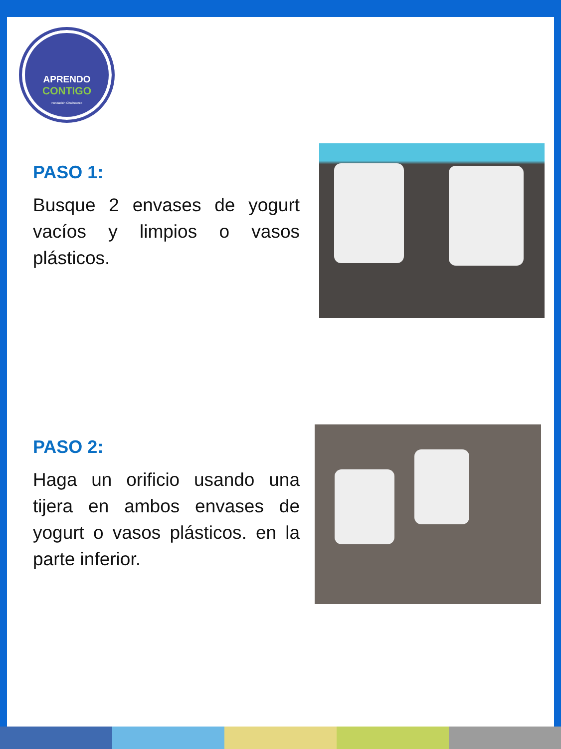APRENDO
CONTIGO
Fundación Chaihuanco
PASO 1:
Busque 2 envases de yogurt vacíos y limpios o vasos plásticos.
PASO 2:
Haga un orificio usando una tijera en ambos envases de yogurt o vasos plásticos. en la parte inferior.